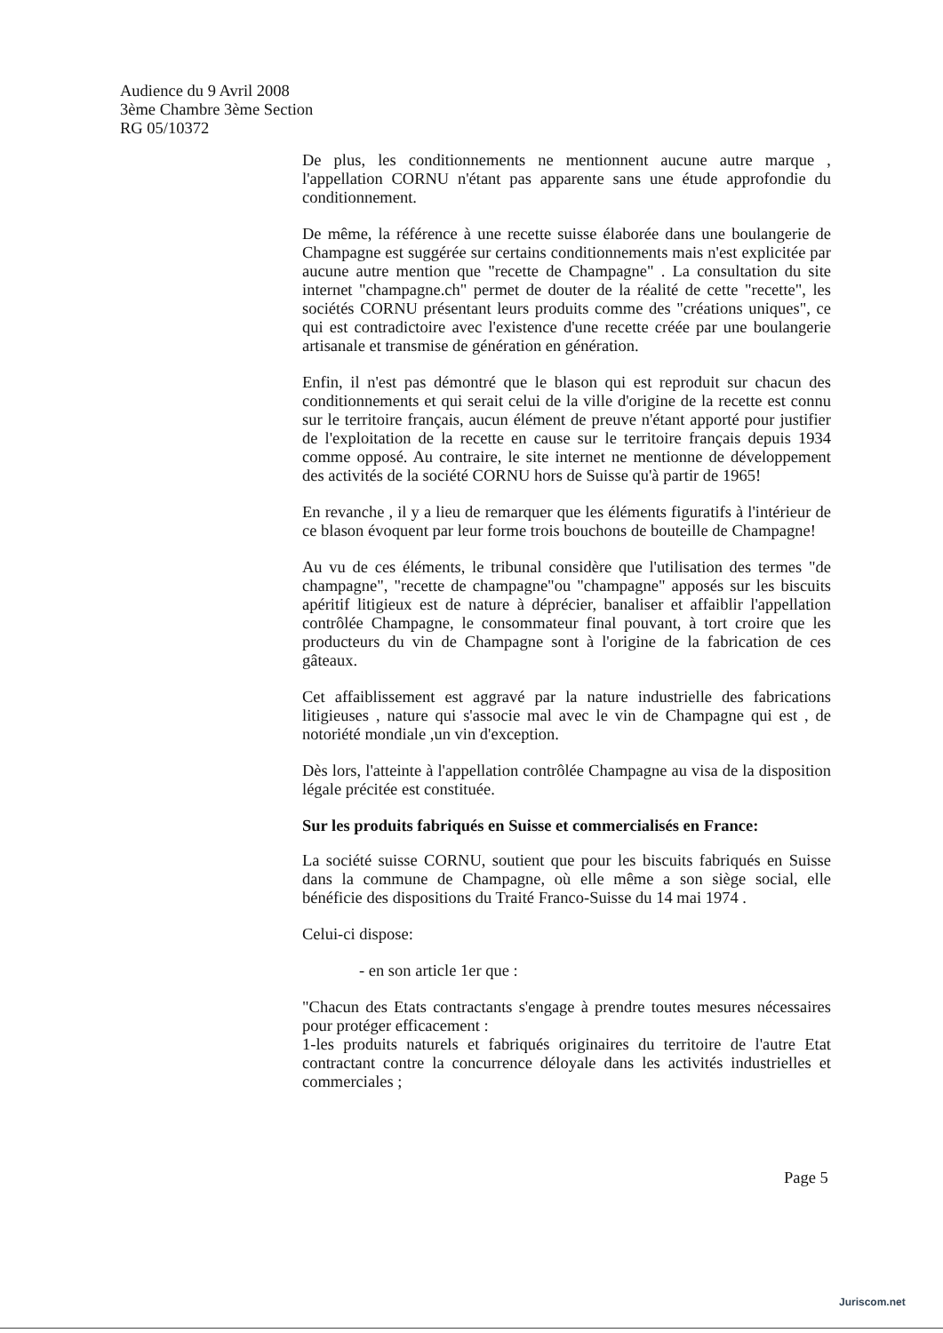Audience du 9 Avril 2008
3ème Chambre 3ème Section
RG 05/10372
De plus, les conditionnements ne mentionnent aucune autre marque , l'appellation CORNU n'étant pas apparente sans une étude approfondie du conditionnement.
De même, la référence à une recette suisse élaborée dans une boulangerie de Champagne est suggérée sur certains conditionnements mais n'est explicitée par aucune autre mention que "recette de Champagne" . La consultation du site internet "champagne.ch" permet de douter de la réalité de cette "recette", les sociétés CORNU présentant leurs produits comme des "créations uniques", ce qui est contradictoire avec l'existence d'une recette créée par une boulangerie artisanale et transmise de génération en génération.
Enfin, il n'est pas démontré que le blason qui est reproduit sur chacun des conditionnements et qui serait celui de la ville d'origine de la recette est connu sur le territoire français, aucun élément de preuve n'étant apporté pour justifier de l'exploitation de la recette en cause sur le territoire français depuis 1934 comme opposé. Au contraire, le site internet ne mentionne de développement des activités de la société CORNU hors de Suisse qu'à partir de 1965!
En revanche , il y a lieu de remarquer que les éléments figuratifs à l'intérieur de ce blason évoquent par leur forme trois bouchons de bouteille de Champagne!
Au vu de ces éléments, le tribunal considère que l'utilisation des termes "de champagne", "recette de champagne"ou "champagne" apposés sur les biscuits apéritif litigieux est de nature à déprécier, banaliser et affaiblir l'appellation contrôlée Champagne, le consommateur final pouvant, à tort croire que les producteurs du vin de Champagne sont à l'origine de la fabrication de ces gâteaux.
Cet affaiblissement est aggravé par la nature industrielle des fabrications litigieuses , nature qui s'associe mal avec le vin de Champagne qui est , de notoriété mondiale ,un vin d'exception.
Dès lors, l'atteinte à l'appellation contrôlée Champagne au visa de la disposition légale précitée est constituée.
Sur les produits fabriqués en Suisse et commercialisés en France:
La société suisse CORNU, soutient que pour les biscuits fabriqués en Suisse dans la commune de Champagne, où elle même a son siège social, elle bénéficie des dispositions du Traité Franco-Suisse du 14 mai 1974 .
Celui-ci dispose:
- en son article 1er que :
"Chacun des Etats contractants s'engage à prendre toutes mesures nécessaires pour protéger efficacement :
1-les produits naturels et fabriqués originaires du territoire de l'autre Etat contractant contre la concurrence déloyale dans les activités industrielles et commerciales ;
Page 5
Juriscom.net